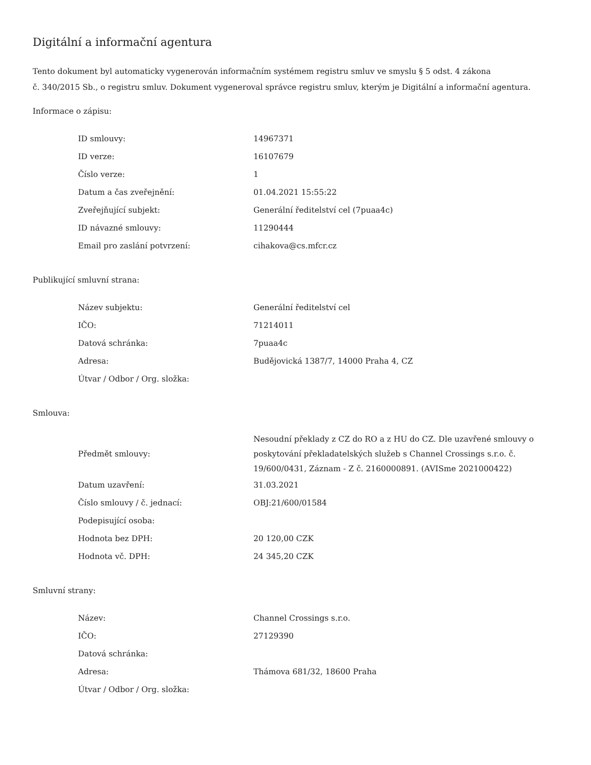Digitální a informační agentura
Tento dokument byl automaticky vygenerován informačním systémem registru smluv ve smyslu § 5 odst. 4 zákona
č. 340/2015 Sb., o registru smluv. Dokument vygeneroval správce registru smluv, kterým je Digitální a informační agentura.
Informace o zápisu:
| ID smlouvy: | 14967371 |
| ID verze: | 16107679 |
| Číslo verze: | 1 |
| Datum a čas zveřejnění: | 01.04.2021 15:55:22 |
| Zveřejňující subjekt: | Generální ředitelství cel (7puaa4c) |
| ID návazné smlouvy: | 11290444 |
| Email pro zaslání potvrzení: | cihakova@cs.mfcr.cz |
Publikující smluvní strana:
| Název subjektu: | Generální ředitelství cel |
| IČO: | 71214011 |
| Datová schránka: | 7puaa4c |
| Adresa: | Budějovická 1387/7, 14000 Praha 4, CZ |
| Útvar / Odbor / Org. složka: | |
Smlouva:
| Předmět smlouvy: | Nesoudní překlady z CZ do RO a z HU do CZ. Dle uzavřené smlouvy o poskytování překladatelských služeb s Channel Crossings s.r.o. č. 19/600/0431, Záznam - Z č. 2160000891. (AVISme 2021000422) |
| Datum uzavření: | 31.03.2021 |
| Číslo smlouvy / č. jednací: | OBJ:21/600/01584 |
| Podepisující osoba: | |
| Hodnota bez DPH: | 20 120,00 CZK |
| Hodnota vč. DPH: | 24 345,20 CZK |
Smluvní strany:
| Název: | Channel Crossings s.r.o. |
| IČO: | 27129390 |
| Datová schránka: | |
| Adresa: | Thámova 681/32, 18600 Praha |
| Útvar / Odbor / Org. složka: | |